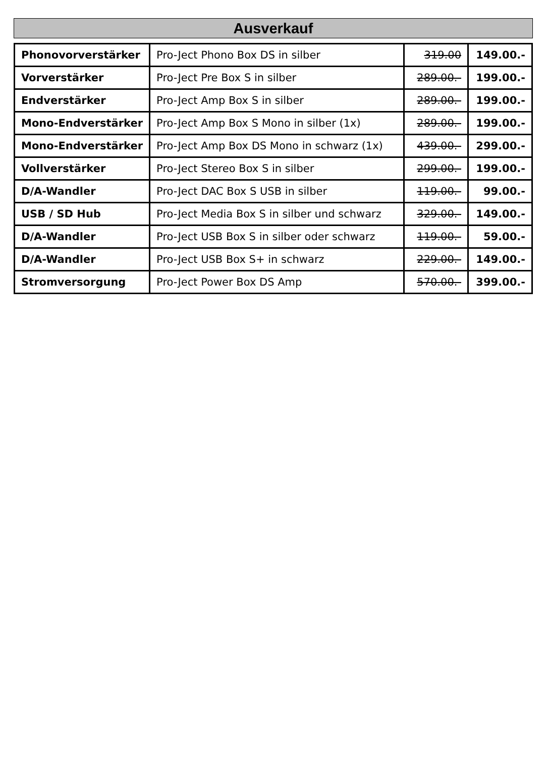Ausverkauf
| Phonovorverstärker | Pro-Ject Phono Box DS in silber | 319.00 | 149.00.- |
| Vorverstärker | Pro-Ject Pre Box S in silber | 289.00.- | 199.00.- |
| Endverstärker | Pro-Ject Amp Box S in silber | 289.00.- | 199.00.- |
| Mono-Endverstärker | Pro-Ject Amp Box S Mono in silber (1x) | 289.00.- | 199.00.- |
| Mono-Endverstärker | Pro-Ject Amp Box DS Mono in schwarz (1x) | 439.00.- | 299.00.- |
| Vollverstärker | Pro-Ject Stereo Box S in silber | 299.00.- | 199.00.- |
| D/A-Wandler | Pro-Ject DAC Box S USB in silber | 119.00.- | 99.00.- |
| USB / SD Hub | Pro-Ject Media Box S in silber und schwarz | 329.00.- | 149.00.- |
| D/A-Wandler | Pro-Ject USB Box S in silber oder schwarz | 119.00.- | 59.00.- |
| D/A-Wandler | Pro-Ject USB Box S+ in schwarz | 229.00.- | 149.00.- |
| Stromversorgung | Pro-Ject Power Box DS Amp | 570.00.- | 399.00.- |